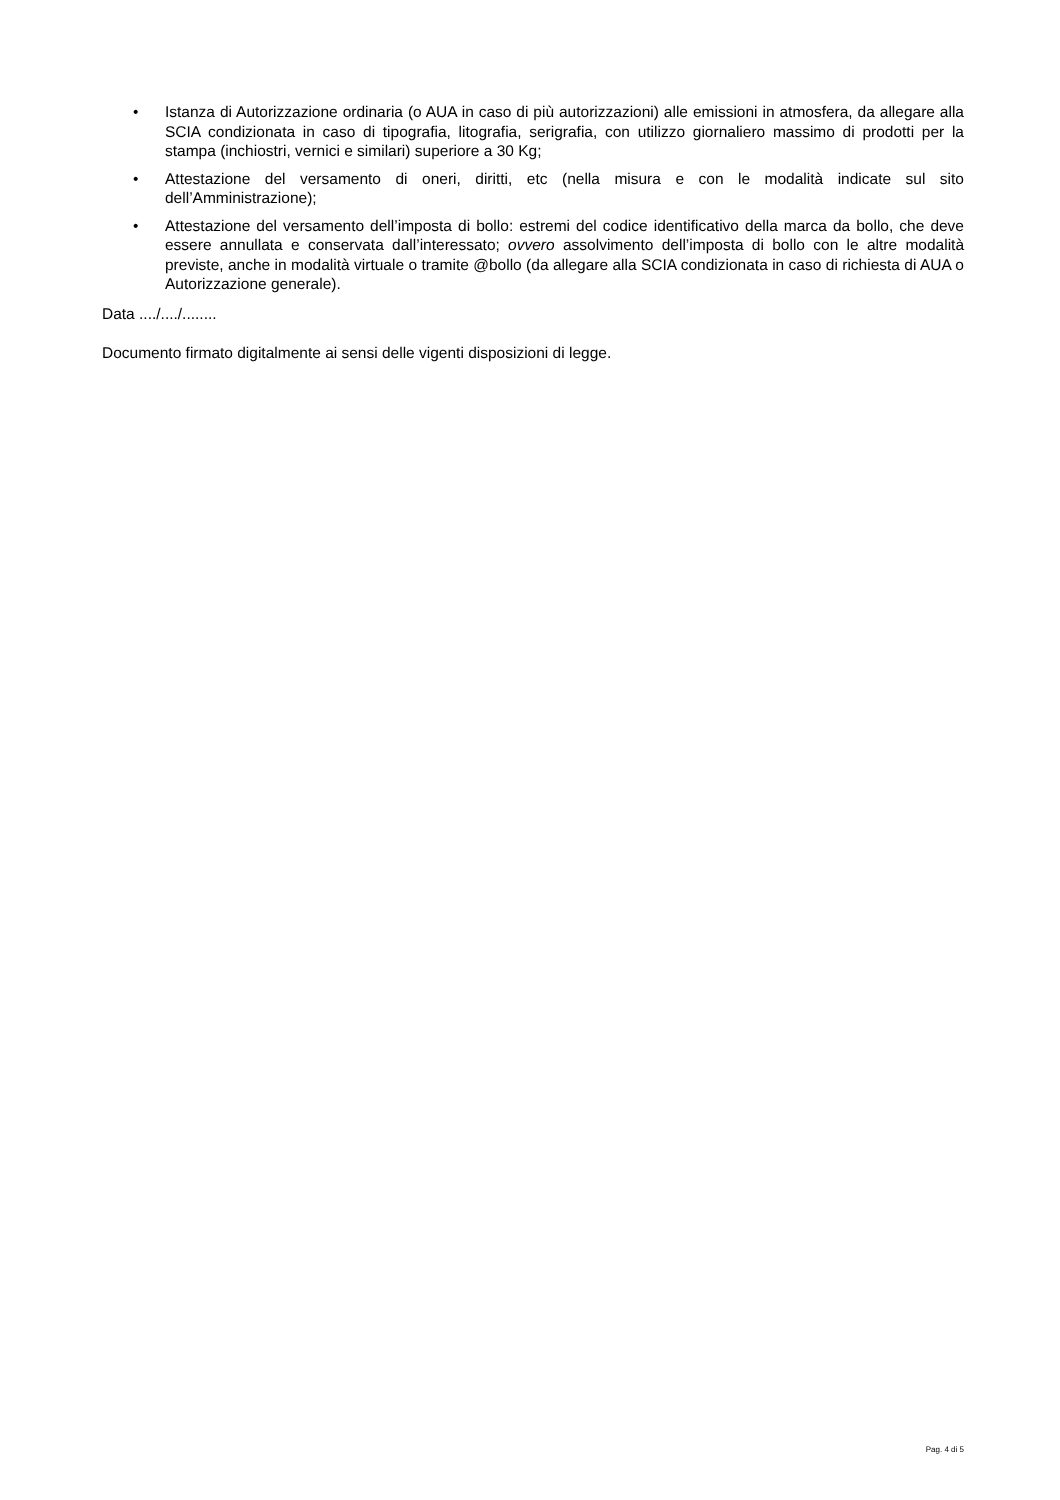• Istanza di Autorizzazione ordinaria (o AUA in caso di più autorizzazioni) alle emissioni in atmosfera, da allegare alla SCIA condizionata in caso di tipografia, litografia, serigrafia, con utilizzo giornaliero massimo di prodotti per la stampa (inchiostri, vernici e similari) superiore a 30 Kg;
• Attestazione del versamento di oneri, diritti, etc (nella misura e con le modalità indicate sul sito dell’Amministrazione);
• Attestazione del versamento dell’imposta di bollo: estremi del codice identificativo della marca da bollo, che deve essere annullata e conservata dall’interessato; ovvero assolvimento dell’imposta di bollo con le altre modalità previste, anche in modalità virtuale o tramite @bollo (da allegare alla SCIA condizionata in caso di richiesta di AUA o Autorizzazione generale).
Data ..../..../........
Documento firmato digitalmente ai sensi delle vigenti disposizioni di legge.
Pag. 4 di 5